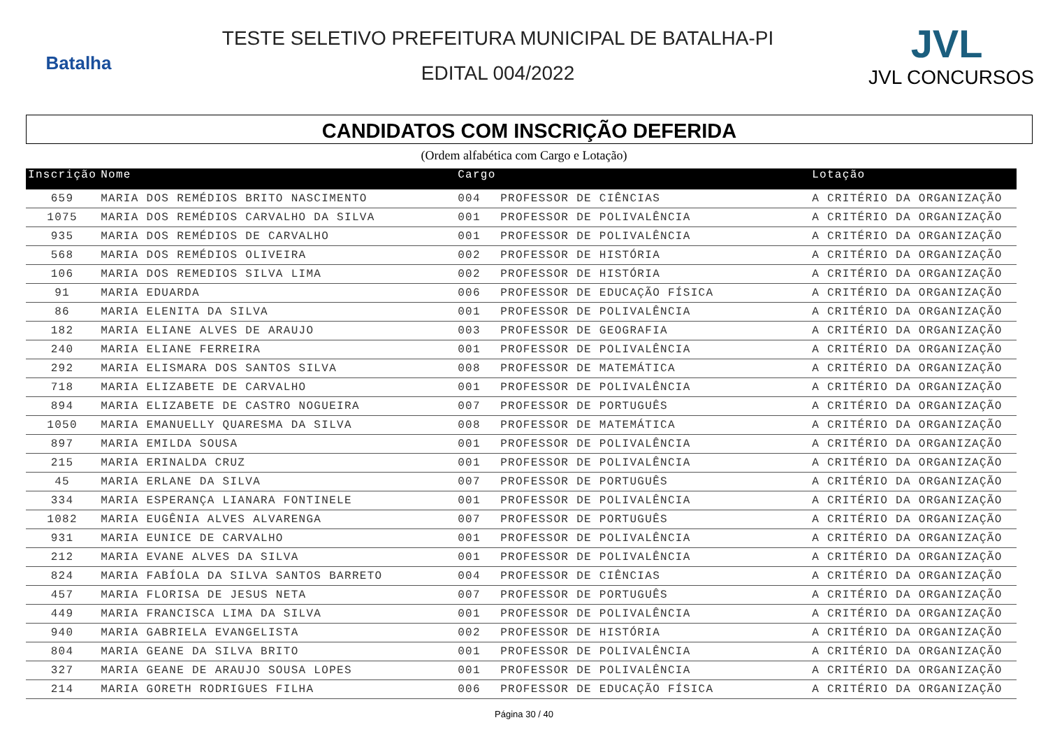Batalha
TESTE SELETIVO PREFEITURA MUNICIPAL DE BATALHA-PI
EDITAL 004/2022
JVL
JVL CONCURSOS
CANDIDATOS COM INSCRIÇÃO DEFERIDA
(Ordem alfabética com Cargo e Lotação)
| Inscrição | Nome | Cargo | | Lotação |
| --- | --- | --- | --- | --- |
| 659 | MARIA DOS REMÉDIOS BRITO NASCIMENTO | 004 | PROFESSOR DE CIÊNCIAS | A CRITÉRIO DA ORGANIZAÇÃO |
| 1075 | MARIA DOS REMÉDIOS CARVALHO DA SILVA | 001 | PROFESSOR DE POLIVALÊNCIA | A CRITÉRIO DA ORGANIZAÇÃO |
| 935 | MARIA DOS REMÉDIOS DE CARVALHO | 001 | PROFESSOR DE POLIVALÊNCIA | A CRITÉRIO DA ORGANIZAÇÃO |
| 568 | MARIA DOS REMÉDIOS OLIVEIRA | 002 | PROFESSOR DE HISTÓRIA | A CRITÉRIO DA ORGANIZAÇÃO |
| 106 | MARIA DOS REMEDIOS SILVA LIMA | 002 | PROFESSOR DE HISTÓRIA | A CRITÉRIO DA ORGANIZAÇÃO |
| 91 | MARIA EDUARDA | 006 | PROFESSOR DE EDUCAÇÃO FÍSICA | A CRITÉRIO DA ORGANIZAÇÃO |
| 86 | MARIA ELENITA DA SILVA | 001 | PROFESSOR DE POLIVALÊNCIA | A CRITÉRIO DA ORGANIZAÇÃO |
| 182 | MARIA ELIANE ALVES DE ARAUJO | 003 | PROFESSOR DE GEOGRAFIA | A CRITÉRIO DA ORGANIZAÇÃO |
| 240 | MARIA ELIANE FERREIRA | 001 | PROFESSOR DE POLIVALÊNCIA | A CRITÉRIO DA ORGANIZAÇÃO |
| 292 | MARIA ELISMARA DOS SANTOS SILVA | 008 | PROFESSOR DE MATEMÁTICA | A CRITÉRIO DA ORGANIZAÇÃO |
| 718 | MARIA ELIZABETE DE CARVALHO | 001 | PROFESSOR DE POLIVALÊNCIA | A CRITÉRIO DA ORGANIZAÇÃO |
| 894 | MARIA ELIZABETE DE CASTRO NOGUEIRA | 007 | PROFESSOR DE PORTUGUÊS | A CRITÉRIO DA ORGANIZAÇÃO |
| 1050 | MARIA EMANUELLY QUARESMA DA SILVA | 008 | PROFESSOR DE MATEMÁTICA | A CRITÉRIO DA ORGANIZAÇÃO |
| 897 | MARIA EMILDA SOUSA | 001 | PROFESSOR DE POLIVALÊNCIA | A CRITÉRIO DA ORGANIZAÇÃO |
| 215 | MARIA ERINALDA CRUZ | 001 | PROFESSOR DE POLIVALÊNCIA | A CRITÉRIO DA ORGANIZAÇÃO |
| 45 | MARIA ERLANE DA SILVA | 007 | PROFESSOR DE PORTUGUÊS | A CRITÉRIO DA ORGANIZAÇÃO |
| 334 | MARIA ESPERANÇA LIANARA FONTINELE | 001 | PROFESSOR DE POLIVALÊNCIA | A CRITÉRIO DA ORGANIZAÇÃO |
| 1082 | MARIA EUGÊNIA ALVES ALVARENGA | 007 | PROFESSOR DE PORTUGUÊS | A CRITÉRIO DA ORGANIZAÇÃO |
| 931 | MARIA EUNICE DE CARVALHO | 001 | PROFESSOR DE POLIVALÊNCIA | A CRITÉRIO DA ORGANIZAÇÃO |
| 212 | MARIA EVANE ALVES DA SILVA | 001 | PROFESSOR DE POLIVALÊNCIA | A CRITÉRIO DA ORGANIZAÇÃO |
| 824 | MARIA FABÍOLA DA SILVA SANTOS BARRETO | 004 | PROFESSOR DE CIÊNCIAS | A CRITÉRIO DA ORGANIZAÇÃO |
| 457 | MARIA FLORISA DE JESUS NETA | 007 | PROFESSOR DE PORTUGUÊS | A CRITÉRIO DA ORGANIZAÇÃO |
| 449 | MARIA FRANCISCA LIMA DA SILVA | 001 | PROFESSOR DE POLIVALÊNCIA | A CRITÉRIO DA ORGANIZAÇÃO |
| 940 | MARIA GABRIELA EVANGELISTA | 002 | PROFESSOR DE HISTÓRIA | A CRITÉRIO DA ORGANIZAÇÃO |
| 804 | MARIA GEANE DA SILVA BRITO | 001 | PROFESSOR DE POLIVALÊNCIA | A CRITÉRIO DA ORGANIZAÇÃO |
| 327 | MARIA GEANE DE ARAUJO SOUSA LOPES | 001 | PROFESSOR DE POLIVALÊNCIA | A CRITÉRIO DA ORGANIZAÇÃO |
| 214 | MARIA GORETH RODRIGUES FILHA | 006 | PROFESSOR DE EDUCAÇÃO FÍSICA | A CRITÉRIO DA ORGANIZAÇÃO |
Página 30 / 40